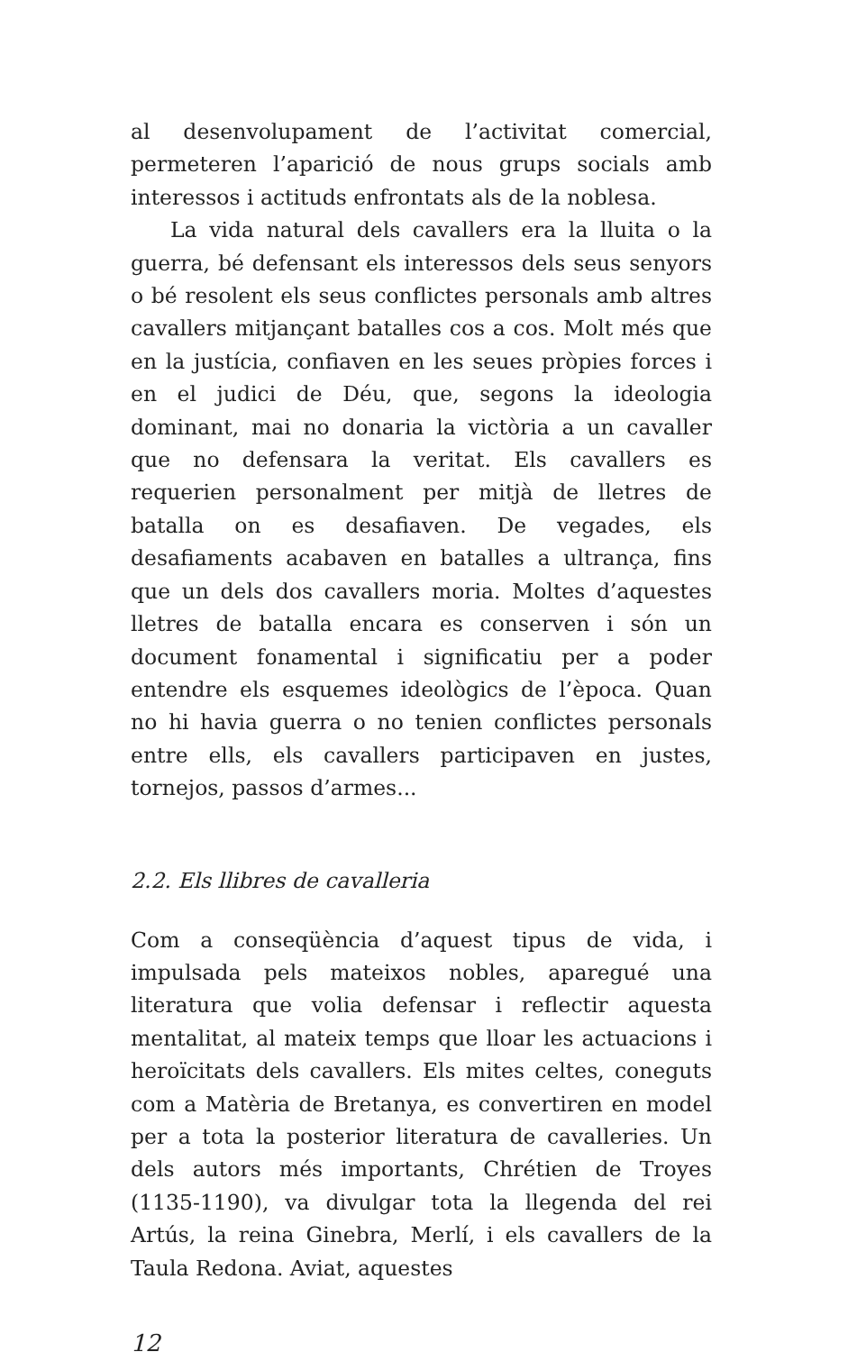al desenvolupament de l’activitat comercial, permeteren l’aparició de nous grups socials amb interessos i actituds enfrontats als de la noblesa.
La vida natural dels cavallers era la lluita o la guerra, bé defensant els interessos dels seus senyors o bé resolent els seus conflictes personals amb altres cavallers mitjançant batalles cos a cos. Molt més que en la justícia, confiaven en les seues pròpies forces i en el judici de Déu, que, segons la ideologia dominant, mai no donaria la victòria a un cavaller que no defensara la veritat. Els cavallers es requerien personalment per mitjà de lletres de batalla on es desafiaven. De vegades, els desafiaments acabaven en batalles a ultrança, fins que un dels dos cavallers moria. Moltes d’aquestes lletres de batalla encara es conserven i són un document fonamental i significatiu per a poder entendre els esquemes ideològics de l’època. Quan no hi havia guerra o no tenien conflictes personals entre ells, els cavallers participaven en justes, tornejos, passos d’armes...
2.2. Els llibres de cavalleria
Com a conseqüència d’aquest tipus de vida, i impulsada pels mateixos nobles, aparegué una literatura que volia defensar i reflectir aquesta mentalitat, al mateix temps que lloar les actuacions i heroïcitats dels cavallers. Els mites celtes, coneguts com a Matèria de Bretanya, es convertiren en model per a tota la posterior literatura de cavalleries. Un dels autors més importants, Chrétien de Troyes (1135-1190), va divulgar tota la llegenda del rei Artús, la reina Ginebra, Merlí, i els cavallers de la Taula Redona. Aviat, aquestes
12